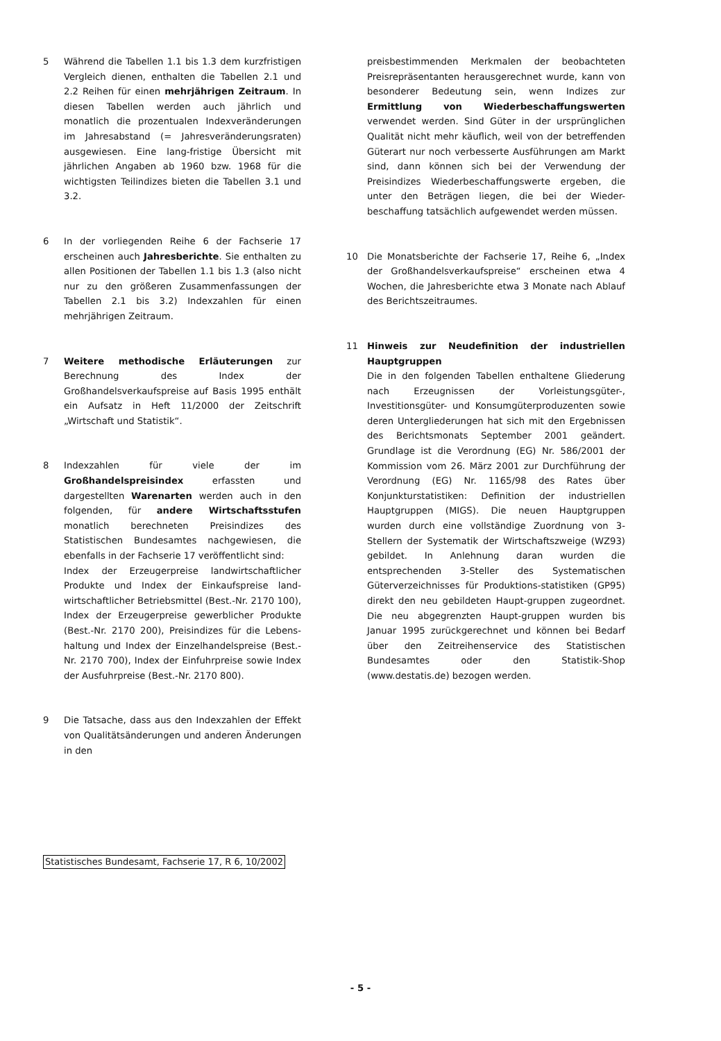5 Während die Tabellen 1.1 bis 1.3 dem kurzfristigen Vergleich dienen, enthalten die Tabellen 2.1 und 2.2 Reihen für einen mehrjährigen Zeitraum. In diesen Tabellen werden auch jährlich und monatlich die prozentualen Indexveränderungen im Jahresabstand (= Jahresveränderungsraten) ausgewiesen. Eine lang-fristige Übersicht mit jährlichen Angaben ab 1960 bzw. 1968 für die wichtigsten Teilindizes bieten die Tabellen 3.1 und 3.2.
6 In der vorliegenden Reihe 6 der Fachserie 17 erscheinen auch Jahresberichte. Sie enthalten zu allen Positionen der Tabellen 1.1 bis 1.3 (also nicht nur zu den größeren Zusammenfassungen der Tabellen 2.1 bis 3.2) Indexzahlen für einen mehrjährigen Zeitraum.
7 Weitere methodische Erläuterungen zur Berechnung des Index der Großhandelsverkaufspreise auf Basis 1995 enthält ein Aufsatz in Heft 11/2000 der Zeitschrift „Wirtschaft und Statistik“.
8 Indexzahlen für viele der im Großhandelspreisindex erfassten und dargestellten Warenarten werden auch in den folgenden, für andere Wirtschaftsstufen monatlich berechneten Preisindizes des Statistischen Bundesamtes nachgewiesen, die ebenfalls in der Fachserie 17 veröffentlicht sind:
Index der Erzeugerpreise landwirtschaftlicher Produkte und Index der Einkaufspreise land-wirtschaftlicher Betriebsmittel (Best.-Nr. 2170 100), Index der Erzeugerpreise gewerblicher Produkte (Best.-Nr. 2170 200), Preisindizes für die Lebens-haltung und Index der Einzelhandelspreise (Best.-Nr. 2170 700), Index der Einfuhrpreise sowie Index der Ausfuhrpreise (Best.-Nr. 2170 800).
9 Die Tatsache, dass aus den Indexzahlen der Effekt von Qualitätsänderungen und anderen Änderungen in den
preisbestimmenden Merkmalen der beobachteten Preisrepräsentanten herausgerechnet wurde, kann von besonderer Bedeutung sein, wenn Indizes zur Ermittlung von Wiederbeschaffungswerten verwendet werden. Sind Güter in der ursprünglichen Qualität nicht mehr käuflich, weil von der betreffenden Güterart nur noch verbesserte Ausführungen am Markt sind, dann können sich bei der Verwendung der Preisindizes Wiederbeschaffungswerte ergeben, die unter den Beträgen liegen, die bei der Wieder-beschaffung tatsächlich aufgewendet werden müssen.
10 Die Monatsberichte der Fachserie 17, Reihe 6, „Index der Großhandelsverkaufspreise“ erscheinen etwa 4 Wochen, die Jahresberichte etwa 3 Monate nach Ablauf des Berichtszeitraumes.
11 Hinweis zur Neudefinition der industriellen Hauptgruppen
Die in den folgenden Tabellen enthaltene Gliederung nach Erzeugnissen der Vorleistungsgüter-, Investitionsgüter- und Konsumgüterproduzenten sowie deren Untergliederungen hat sich mit den Ergebnissen des Berichtsmonats September 2001 geändert. Grundlage ist die Verordnung (EG) Nr. 586/2001 der Kommission vom 26. März 2001 zur Durchführung der Verordnung (EG) Nr. 1165/98 des Rates über Konjunkturstatistiken: Definition der industriellen Hauptgruppen (MIGS). Die neuen Hauptgruppen wurden durch eine vollständige Zuordnung von 3-Stellern der Systematik der Wirtschaftszweige (WZ93) gebildet. In Anlehnung daran wurden die entsprechenden 3-Steller des Systematischen Güterverzeichnisses für Produktions-statistiken (GP95) direkt den neu gebildeten Haupt-gruppen zugeordnet. Die neu abgegrenzten Haupt-gruppen wurden bis Januar 1995 zurückgerechnet und können bei Bedarf über den Zeitreihenservice des Statistischen Bundesamtes oder den Statistik-Shop (www.destatis.de) bezogen werden.
Statistisches Bundesamt, Fachserie 17, R 6, 10/2002
- 5 -